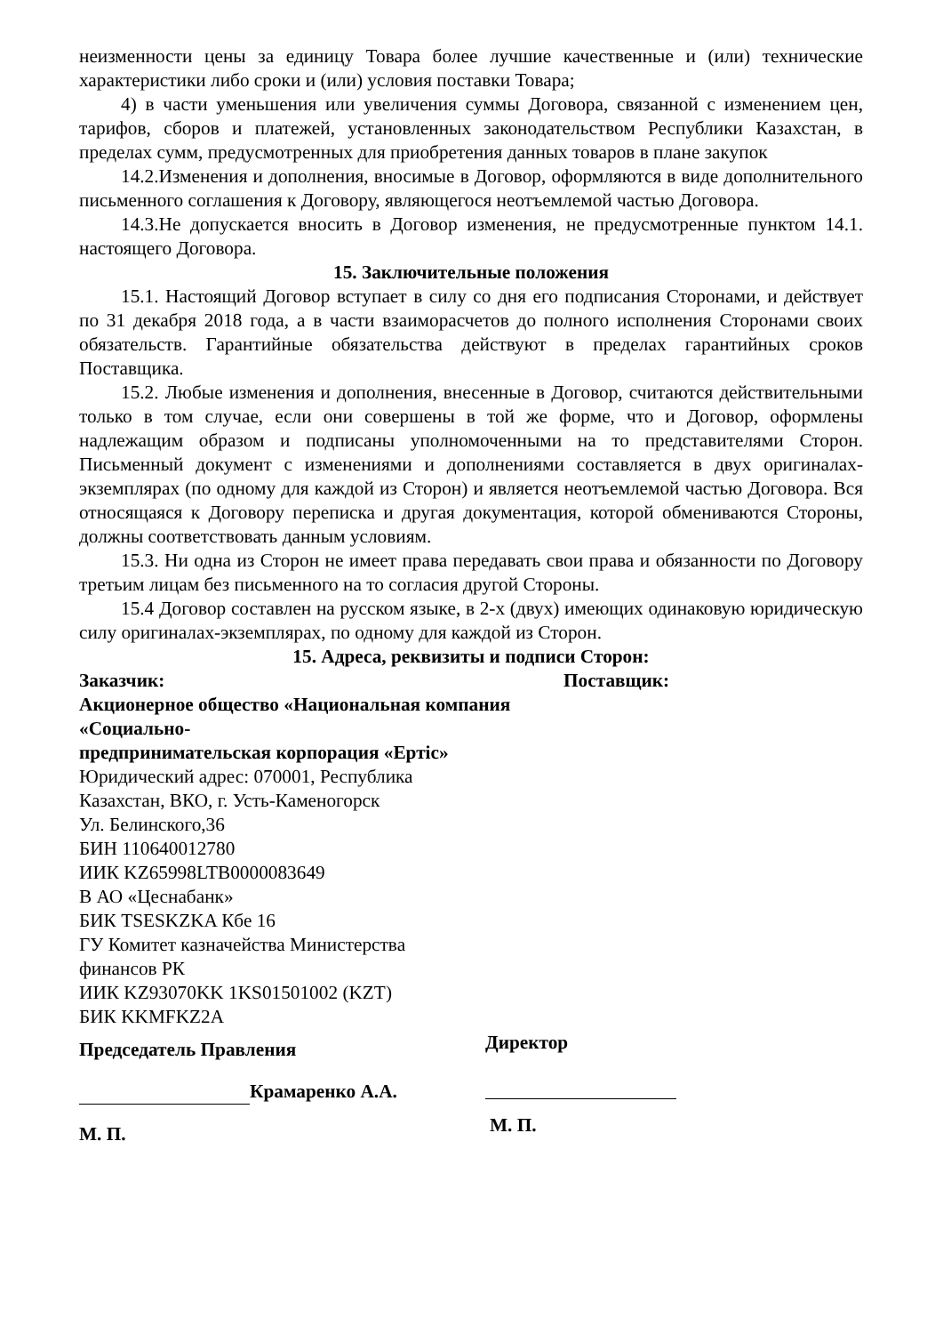неизменности цены за единицу Товара более лучшие качественные и (или) технические характеристики либо сроки и (или) условия поставки Товара;
4) в части уменьшения или увеличения суммы Договора, связанной с изменением цен, тарифов, сборов и платежей, установленных законодательством Республики Казахстан, в пределах сумм, предусмотренных для приобретения данных товаров в плане закупок
14.2.Изменения и дополнения, вносимые в Договор, оформляются в виде дополнительного письменного соглашения к Договору, являющегося неотъемлемой частью Договора.
14.3.Не допускается вносить в Договор изменения, не предусмотренные пунктом 14.1. настоящего Договора.
15. Заключительные положения
15.1. Настоящий Договор вступает в силу со дня его подписания Сторонами, и действует по 31 декабря 2018 года, а в части взаиморасчетов до полного исполнения Сторонами своих обязательств. Гарантийные обязательства действуют в пределах гарантийных сроков Поставщика.
15.2. Любые изменения и дополнения, внесенные в Договор, считаются действительными только в том случае, если они совершены в той же форме, что и Договор, оформлены надлежащим образом и подписаны уполномоченными на то представителями Сторон. Письменный документ с изменениями и дополнениями составляется в двух оригиналах-экземплярах (по одному для каждой из Сторон) и является неотъемлемой частью Договора. Вся относящаяся к Договору переписка и другая документация, которой обмениваются Стороны, должны соответствовать данным условиям.
15.3. Ни одна из Сторон не имеет права передавать свои права и обязанности по Договору третьим лицам без письменного на то согласия другой Стороны.
15.4 Договор составлен на русском языке, в 2-х (двух) имеющих одинаковую юридическую силу оригиналах-экземплярах, по одному для каждой из Сторон.
15. Адреса, реквизиты и подписи Сторон:
Заказчик:
Акционерное общество «Национальная компания «Социально-
предпринимательская корпорация «Ертіс»
Юридический адрес: 070001, Республика
Казахстан, ВКО, г. Усть-Каменогорск
Ул. Белинского,36
БИН 110640012780
ИИК KZ65998LTB0000083649
В АО «Цеснабанк»
БИК TSESKZKA Кбе 16
ГУ Комитет казначейства Министерства
финансов РК
ИИК KZ93070KK 1KS01501002 (KZT)
БИК KKMFKZ2A
Председатель Правления
Крамаренко А.А.
М. П.
Поставщик:
Директор
М. П.